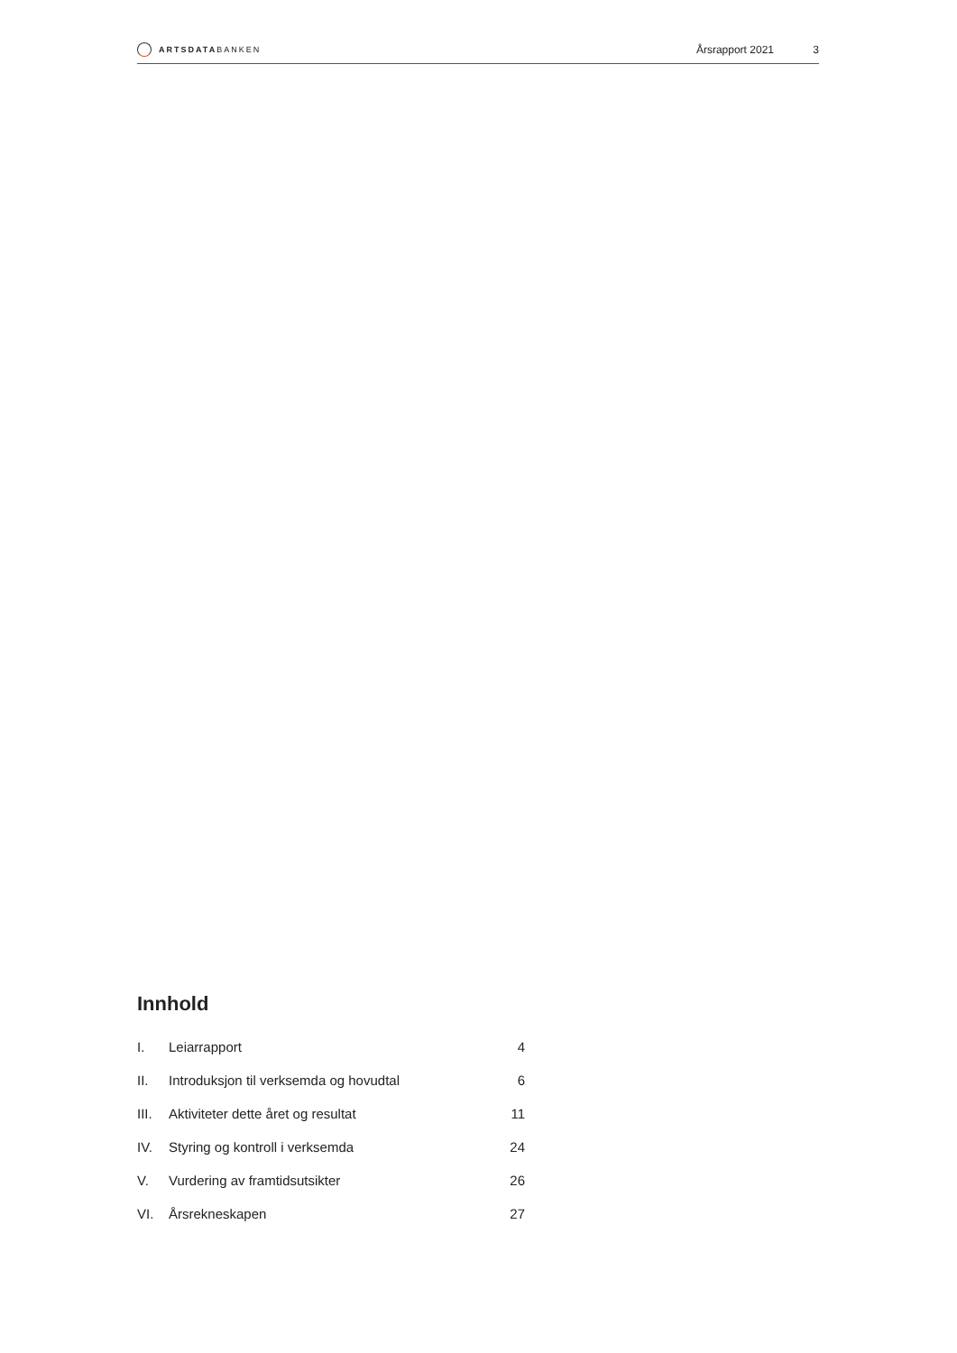ARTSDATABANKEN
Årsrapport 2021 3
Innhold
| I. | Leiarrapport | 4 |
| II. | Introduksjon til verksemda og hovudtal | 6 |
| III. | Aktiviteter dette året og resultat | 11 |
| IV. | Styring og kontroll i verksemda | 24 |
| V. | Vurdering av framtidsutsikter | 26 |
| VI. | Årsrekneskapen | 27 |